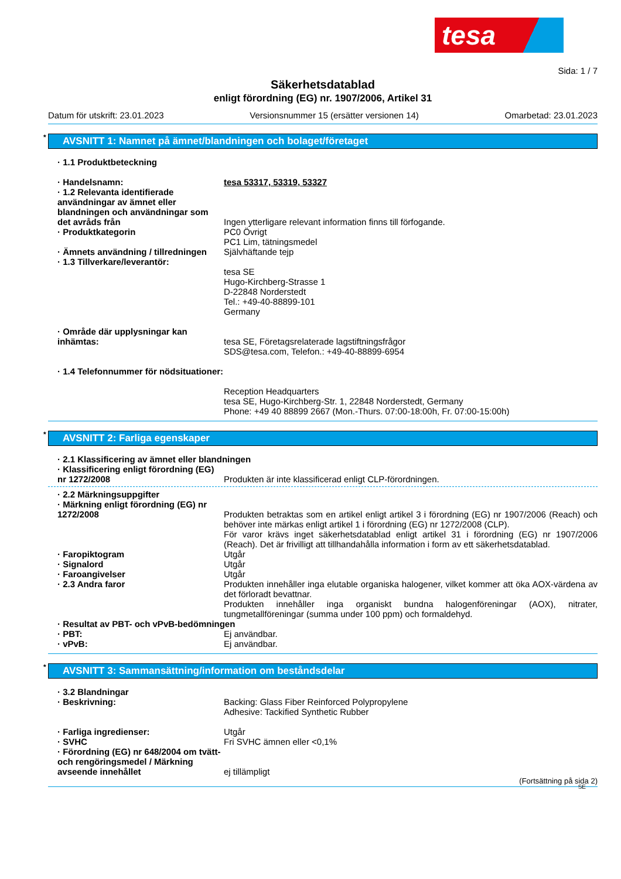tesa
Sida: 1 / 7
Säkerhetsdatablad
enligt förordning (EG) nr. 1907/2006, Artikel 31
Datum för utskrift: 23.01.2023 Versionsnummer 15 (ersätter versionen 14) Omarbetad: 23.01.2023
* AVSNITT 1: Namnet på ämnet/blandningen och bolaget/företaget
· 1.1 Produktbeteckning
· Handelsnamn: tesa 53317, 53319, 53327
· 1.2 Relevanta identifierade användningar av ämnet eller blandningen och användningar som det avråds från
Ingen ytterligare relevant information finns till förfogande.
· Produktkategorin PC0 Övrigt
PC1 Lim, tätningsmedel
· Ämnets användning / tillredningen
Självhäftande tejp
· 1.3 Tillverkare/leverantör:
tesa SE
Hugo-Kirchberg-Strasse 1
D-22848 Norderstedt
Tel.: +49-40-88899-101
Germany
· Område där upplysningar kan inhämtas:
tesa SE, Företagsrelaterade lagstiftningsfrågor
SDS@tesa.com, Telefon.: +49-40-88899-6954
· 1.4 Telefonnummer för nödsituationer:
Reception Headquarters
tesa SE, Hugo-Kirchberg-Str. 1, 22848 Norderstedt, Germany
Phone: +49 40 88899 2667 (Mon.-Thurs. 07:00-18:00h, Fr. 07:00-15:00h)
* AVSNITT 2: Farliga egenskaper
· 2.1 Klassificering av ämnet eller blandningen
· Klassificering enligt förordning (EG) nr 1272/2008
Produkten är inte klassificerad enligt CLP-förordningen.
· 2.2 Märkningsuppgifter
· Märkning enligt förordning (EG) nr 1272/2008
Produkten betraktas som en artikel enligt artikel 3 i förordning (EG) nr 1907/2006 (Reach) och behöver inte märkas enligt artikel 1 i förordning (EG) nr 1272/2008 (CLP).
För varor krävs inget säkerhetsdatablad enligt artikel 31 i förordning (EG) nr 1907/2006 (Reach). Det är frivilligt att tillhandahålla information i form av ett säkerhetsdatablad.
· Faropiktogram Utgår
· Signalord Utgår
· Faroangivelser Utgår
· 2.3 Andra faror Produkten innehåller inga elutable organiska halogener, vilket kommer att öka AOX-värdena av det förloradt bevattnar.
Produkten innehåller inga organiskt bundna halogenföreningar (AOX), nitrater, tungmetallföreningar (summa under 100 ppm) och formaldehyd.
· Resultat av PBT- och vPvB-bedömningen
· PBT: Ej användbar.
· vPvB: Ej användbar.
* AVSNITT 3: Sammansättning/information om beståndsdelar
· 3.2 Blandningar
· Beskrivning: Backing: Glass Fiber Reinforced Polypropylene
Adhesive: Tackified Synthetic Rubber
· Farliga ingredienser: Utgår
· SVHC Fri SVHC ämnen eller <0,1%
· Förordning (EG) nr 648/2004 om tvätt- och rengöringsmedel / Märkning avseende innehållet
ej tillämpligt
(Fortsättning på sida 2)
SE